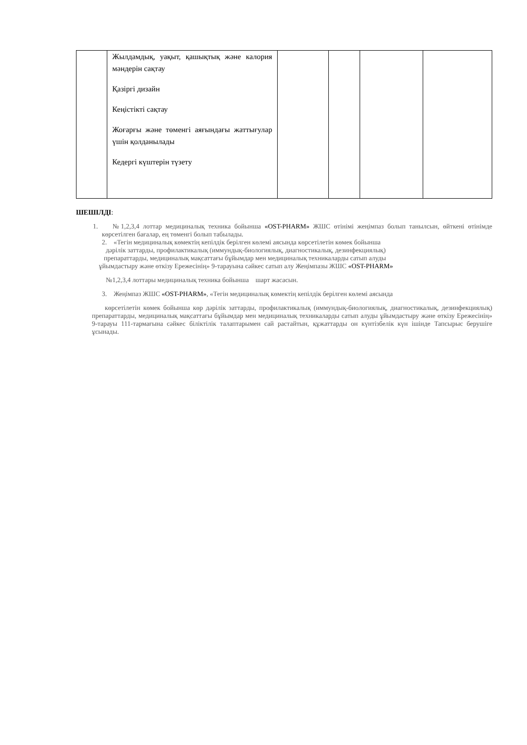| | Жылдамдық, уақыт, қашықтық және калория мәндерін сақтау Қазіргі дизайн Кеңістікті сақтау Жоғарғы және төменгі аяғындағы жаттығулар үшін қолданылады Кедергі күштерін түзету | | | | |
ШЕШІЛДІ:
1. №1,2,3,4 лоттар медициналық техника бойынша «OST-PHARM» ЖШС өтінімі жеңімпаз болып танылсын, өйткені өтінімде көрсетілген бағалар, ең төменгі болып табылады.
2. «Тегін медициналық көмектің кепілдік берілген көлемі аясында көрсетілетін көмек бойынша
дәрілік заттарды, профилактикалық (иммундық-биологиялық, диагностикалық, дезинфекциялық)
препараттарды, медициналық мақсаттағы бұйымдар мен медициналық техникаларды сатып алуды
ұйымдастыру және өткізу Ережесінің» 9-тарауына сәйкес сатып алу Жеңімпазы ЖШС «OST-PHARM»
№1,2,3,4 лоттары медициналық техника бойынша шарт жасасын.
3. Жеңімпаз ЖШС «OST-PHARM», «Тегін медициналық көмектің кепілдік берілген көлемі аясында
көрсетілетін көмек бойынша көр дәрілік заттарды, профилактикалық (иммундық-биологиялық, диагностикалық, дезинфекциялық) препараттарды, медициналық мақсаттағы бұйымдар мен медициналық техникаларды сатып алуды ұйымдастыру және өткізу Ережесінің» 9-тарауы 111-тармағына сәйкес біліктілік талаптарымен сай растайтын, құжаттарды он күнтізбелік күн ішінде Тапсырыс берушіге ұсынады.